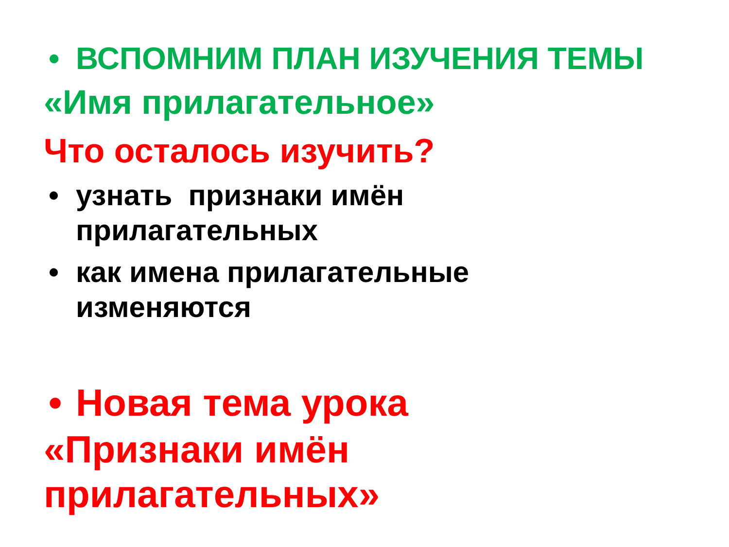• ВСПОМНИМ ПЛАН ИЗУЧЕНИЯ ТЕМЫ
«Имя прилагательное»
Что осталось изучить?
• узнать признаки имён
прилагательных
• как имена прилагательные
изменяются
• Новая тема урока
«Признаки имён
прилагательных»